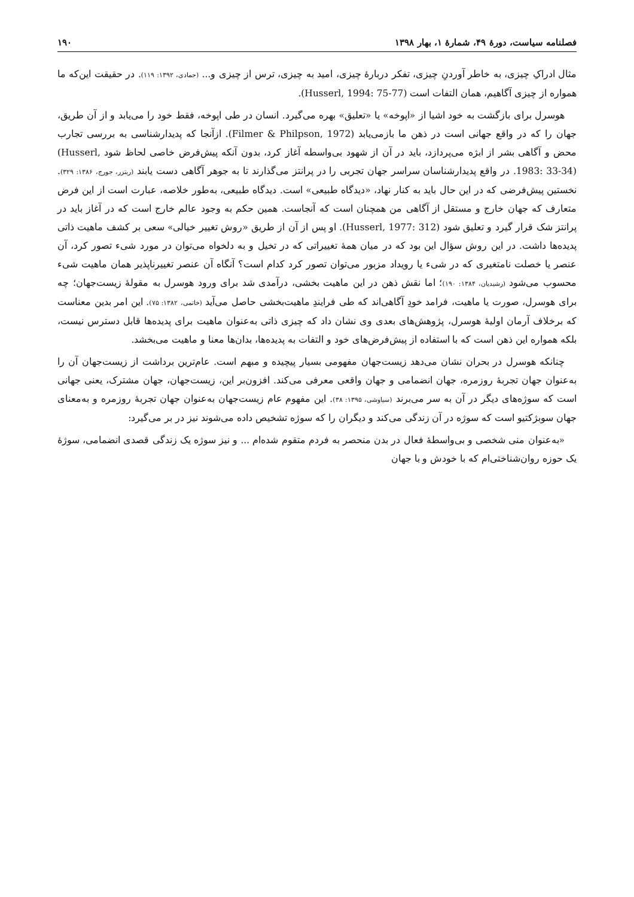فصلنامه سیاست، دورهٔ ۴۹، شمارهٔ ۱، بهار ۱۳۹۸ ۱۹۰
مثال ادراکِ چیزی، به خاطر آوردنِ چیزی، تفکر دربارهٔ چیزی، امید به چیزی، ترس از چیزی و... (جمادی، ۱۳۹۲: ۱۱۹). در حقیقت این‌که ما همواره از چیزی آگاهیم، همان التفات است (Husserl, 1994: 75-77).
هوسرل برای بازگشت به خود اشیا از «اپوخه» یا «تعلیق» بهره می‌گیرد. انسان در طی اپوخه، فقط خود را می‌یابد و از آن طریق، جهان را که در واقع جهانی است در ذهن ما بازمی‌یابد (Filmer & Philpson, 1972). ازآنجا که پدیدارشناسی به بررسی تجارب محض و آگاهی بشر از ابژه می‌پردازد، باید در آن از شهود بی‌واسطه آغاز کرد، بدون آنکه پیش‌فرض خاصی لحاظ شود (Husserl, 1983: 33-34). در واقع پدیدارشناسان سراسر جهان تجربی را در پرانتز می‌گذارند تا به جوهر آگاهی دست یابند (ریتزر، جورج، ۱۳۸۶: ۳۲۹). نخستین پیش‌فرضی که در این حال باید به کنار نهاد، «دیدگاه طبیعی» است. دیدگاه طبیعی، به‌طور خلاصه، عبارت است از این فرض متعارف که جهان خارج و مستقل از آگاهی من همچنان است که آنجاست. همین حکم به وجود عالم خارج است که در آغاز باید در پرانتز شک قرار گیرد و تعلیق شود (Husserl, 1977: 312). او پس از آن از طریق «روش تغییر خیالی» سعی بر کشف ماهیت ذاتی پدیده‌ها داشت. در این روش سؤال این بود که در میان همهٔ تغییراتی که در تخیل و به دلخواه می‌توان در مورد شیء تصور کرد، آن عنصر یا خصلت نامتغیری که در شیء یا رویداد مزبور می‌توان تصور کرد کدام است؟ آنگاه آن عنصر تغییرناپذیر همان ماهیت شیء محسوب می‌شود (رشیدیان، ۱۳۸۴: ۱۹۰)؛ اما نقش ذهن در این ماهیت بخشی، درآمدی شد برای ورود هوسرل به مقولهٔ زیست‌جهان؛ چه برای هوسرل، صورت یا ماهیت، فرامد خودِ آگاهی‌اند که طی فرایندِ ماهیت‌بخشی حاصل می‌آید (خاتمی، ۱۳۸۲: ۷۵). این امر بدین معناست که برخلاف آرمان اولیهٔ هوسرل، پژوهش‌های بعدی وی نشان داد که چیزی ذاتی به‌عنوان ماهیت برای پدیده‌ها قابل دسترس نیست، بلکه همواره این ذهن است که با استفاده از پیش‌فرض‌های خود و التفات به پدیده‌ها، بدان‌ها معنا و ماهیت می‌بخشد.
چنانکه هوسرل در بحران نشان می‌دهد زیست‌جهان مفهومی بسیار پیچیده و مبهم است. عام‌ترین برداشت از زیست‌جهان آن را به‌عنوان جهان تجربهٔ روزمره، جهان انضمامی و جهان واقعی معرفی می‌کند. افزون‌بر این، زیست‌جهان، جهان مشترک، یعنی جهانی است که سوژه‌های دیگر در آن به سر می‌برند (سیاوشی، ۱۳۹۵: ۳۸). این مفهوم عام زیست‌جهان به‌عنوان جهان تجربهٔ روزمره و به‌معنای جهان سوبژکتیو است که سوژه در آن زندگی می‌کند و دیگران را که سوژه تشخیص داده می‌شوند نیز در بر می‌گیرد:
«به‌عنوان منی شخصی و بی‌واسطهٔ فعال در بدن منحصر به فردم متقوم شده‌ام ... و نیز سوژه یک زندگی قصدی انضمامی، سوژهٔ یک حوزه روان‌شناختی‌ام که با خودش و با جهان